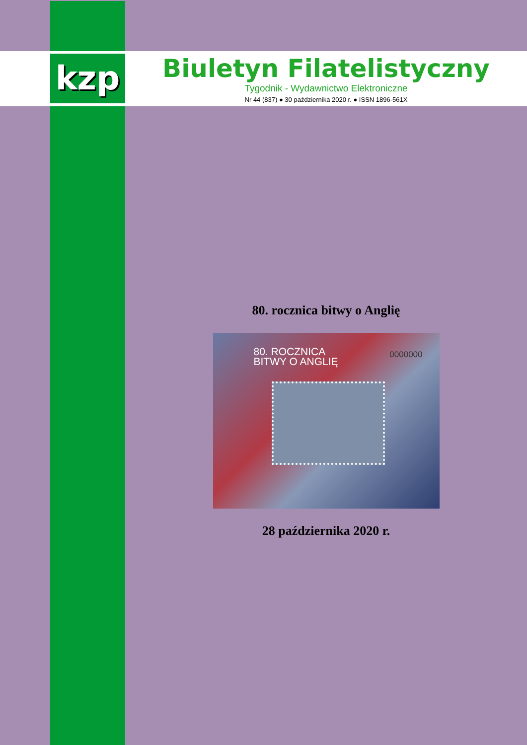kzp
Biuletyn Filatelistyczny
Tygodnik - Wydawnictwo Elektroniczne
Nr 44 (837) ● 30 października 2020 r. ● ISSN 1896-561X
80. rocznica bitwy o Anglię
80. ROCZNICA
BITWY O ANGLIĘ
0000000
28 października 2020 r.